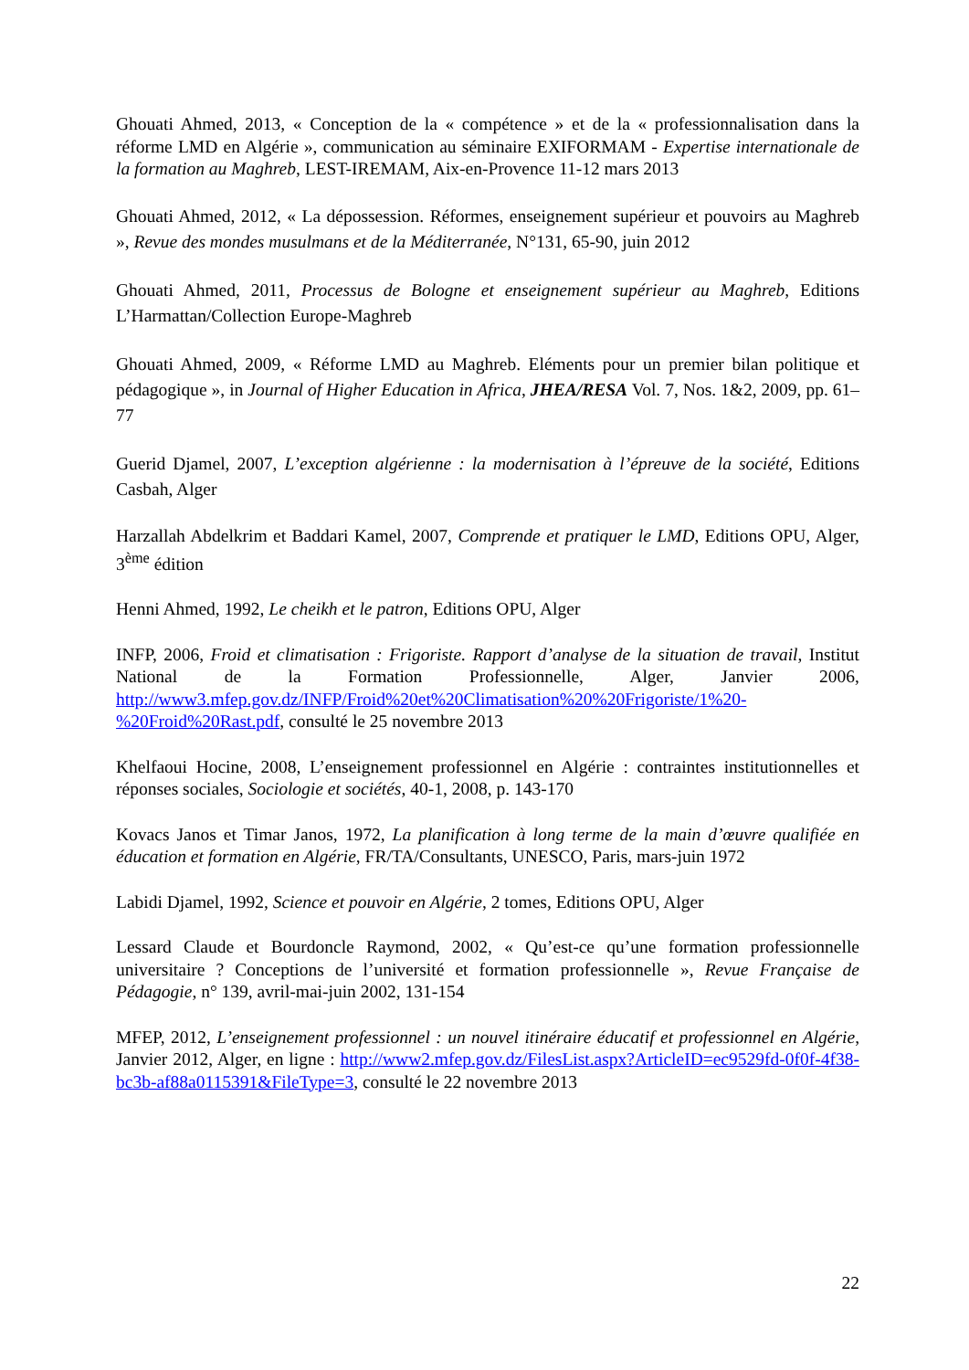Ghouati Ahmed, 2013, « Conception de la « compétence » et de la « professionnalisation dans la réforme LMD en Algérie », communication au séminaire EXIFORMAM - Expertise internationale de la formation au Maghreb, LEST-IREMAM, Aix-en-Provence 11-12 mars 2013
Ghouati Ahmed, 2012, « La dépossession. Réformes, enseignement supérieur et pouvoirs au Maghreb », Revue des mondes musulmans et de la Méditerranée, N°131, 65-90, juin 2012
Ghouati Ahmed, 2011, Processus de Bologne et enseignement supérieur au Maghreb, Editions L’Harmattan/Collection Europe-Maghreb
Ghouati Ahmed, 2009, « Réforme LMD au Maghreb. Eléments pour un premier bilan politique et pédagogique », in Journal of Higher Education in Africa, JHEA/RESA Vol. 7, Nos. 1&2, 2009, pp. 61–77
Guerid Djamel, 2007, L’exception algérienne : la modernisation à l’épreuve de la société, Editions Casbah, Alger
Harzallah Abdelkrim et Baddari Kamel, 2007, Comprende et pratiquer le LMD, Editions OPU, Alger, 3<sup>ème</sup> édition
Henni Ahmed, 1992, Le cheikh et le patron, Editions OPU, Alger
INFP, 2006, Froid et climatisation : Frigoriste. Rapport d’analyse de la situation de travail, Institut National de la Formation Professionnelle, Alger, Janvier 2006, http://www3.mfep.gov.dz/INFP/Froid%20et%20Climatisation%20%20Frigoriste/1%20-%20Froid%20Rast.pdf, consulté le 25 novembre 2013
Khelfaoui Hocine, 2008, L’enseignement professionnel en Algérie : contraintes institutionnelles et réponses sociales, Sociologie et sociétés, 40-1, 2008, p. 143-170
Kovacs Janos et Timar Janos, 1972, La planification à long terme de la main d’œuvre qualifiée en éducation et formation en Algérie, FR/TA/Consultants, UNESCO, Paris, mars-juin 1972
Labidi Djamel, 1992, Science et pouvoir en Algérie, 2 tomes, Editions OPU, Alger
Lessard Claude et Bourdoncle Raymond, 2002, « Qu’est-ce qu’une formation professionnelle universitaire ? Conceptions de l’université et formation professionnelle », Revue Française de Pédagogie, n° 139, avril-mai-juin 2002, 131-154
MFEP, 2012, L’enseignement professionnel : un nouvel itinéraire éducatif et professionnel en Algérie, Janvier 2012, Alger, en ligne : http://www2.mfep.gov.dz/FilesList.aspx?ArticleID=ec9529fd-0f0f-4f38-bc3b-af88a0115391&FileType=3, consulté le 22 novembre 2013
22